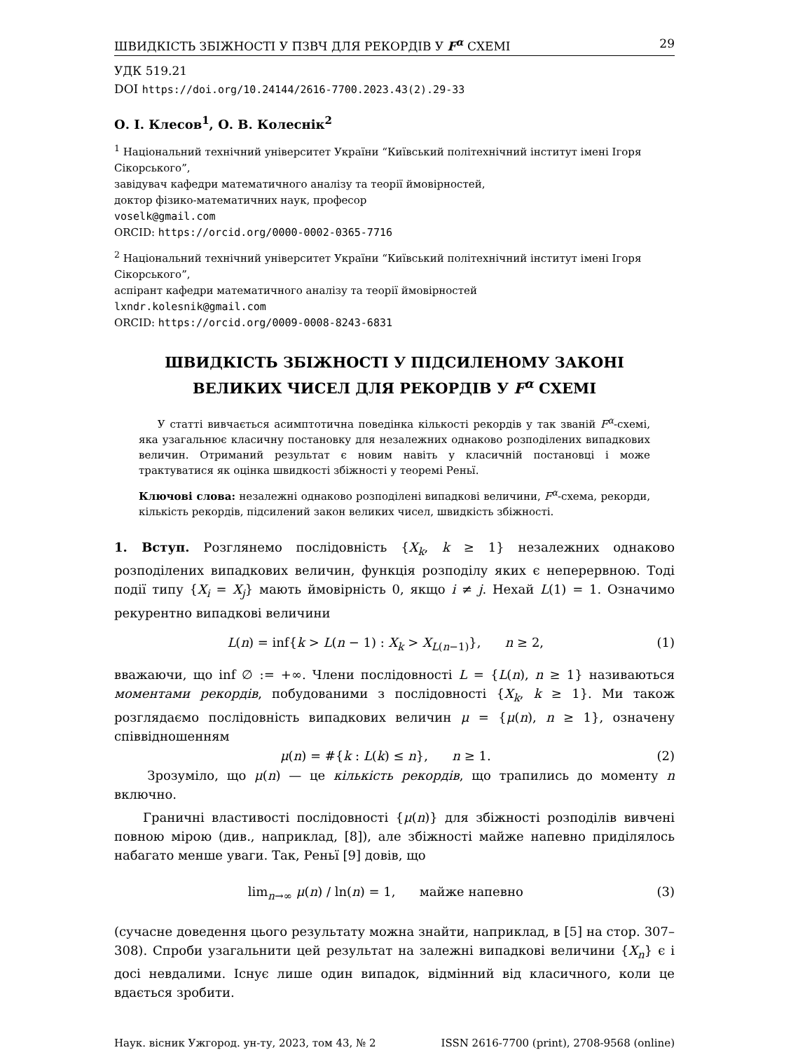ШВИДКІСТЬ ЗБІЖНОСТІ У ПЗВЧ ДЛЯ РЕКОРДІВ У F<sup>α</sup> СХЕМІ 29
УДК 519.21
DOI https://doi.org/10.24144/2616-7700.2023.43(2).29-33
О. І. Клесов<sup>1</sup>, О. В. Колеснік<sup>2</sup>
<sup>1</sup> Національний технічний університет України “Київський політехнічний інститут імені Ігоря Сікорського”,
завідувач кафедри математичного аналізу та теорії ймовірностей,
доктор фізико-математичних наук, професор
voselk@gmail.com
ORCID: https://orcid.org/0000-0002-0365-7716
<sup>2</sup> Національний технічний університет України “Київський політехнічний інститут імені Ігоря Сікорського”,
аспірант кафедри математичного аналізу та теорії ймовірностей
lxndr.kolesnik@gmail.com
ORCID: https://orcid.org/0009-0008-8243-6831
ШВИДКІСТЬ ЗБІЖНОСТІ У ПІДСИЛЕНОМУ ЗАКОНІ
ВЕЛИКИХ ЧИСЕЛ ДЛЯ РЕКОРДІВ У F<sup>α</sup> СХЕМІ
У статті вивчається асимптотична поведінка кількості рекордів у так званій F<sup>α</sup>-схемі, яка узагальнює класичну постановку для незалежних однаково розподілених випадкових величин. Отриманий результат є новим навіть у класичній постановці і може трактуватися як оцінка швидкості збіжності у теоремі Реньї.
Ключові слова: незалежні однаково розподілені випадкові величини, F<sup>α</sup>-схема, рекорди, кількість рекордів, підсилений закон великих чисел, швидкість збіжності.
1. Вступ. Розглянемо послідовність {X<sub>k</sub>, k ≥ 1} незалежних однаково розподілених випадкових величин, функція розподілу яких є неперервною. Тоді події типу {X<sub>i</sub> = X<sub>j</sub>} мають ймовірність 0, якщо i ≠ j. Нехай L(1) = 1. Означимо рекурентно випадкові величини
L(n) = inf{k > L(n − 1) : X<sub>k</sub> > X<sub>L(n−1)</sub>}, n ≥ 2, (1)
вважаючи, що inf ∅ := +∞. Члени послідовності L = {L(n), n ≥ 1} називаються моментами рекордів, побудованими з послідовності {X<sub>k</sub>, k ≥ 1}. Ми також розглядаємо послідовність випадкових величин μ = {μ(n), n ≥ 1}, означену співвідношенням
μ(n) = #{k : L(k) ≤ n}, n ≥ 1. (2)
Зрозуміло, що μ(n) — це кількість рекордів, що трапились до моменту n включно.
Граничні властивості послідовності {μ(n)} для збіжності розподілів вивчені повною мірою (див., наприклад, [8]), але збіжності майже напевно приділялось набагато менше уваги. Так, Реньї [9] довів, що
lim<sub>n→∞</sub> μ(n) / ln(n) = 1, майже напевно (3)
(сучасне доведення цього результату можна знайти, наприклад, в [5] на стор. 307–308). Спроби узагальнити цей результат на залежні випадкові величини {X<sub>n</sub>} є і досі невдалими. Існує лише один випадок, відмінний від класичного, коли це вдається зробити.
Наук. вісник Ужгород. ун-ту, 2023, том 43, № 2 ISSN 2616-7700 (print), 2708-9568 (online)